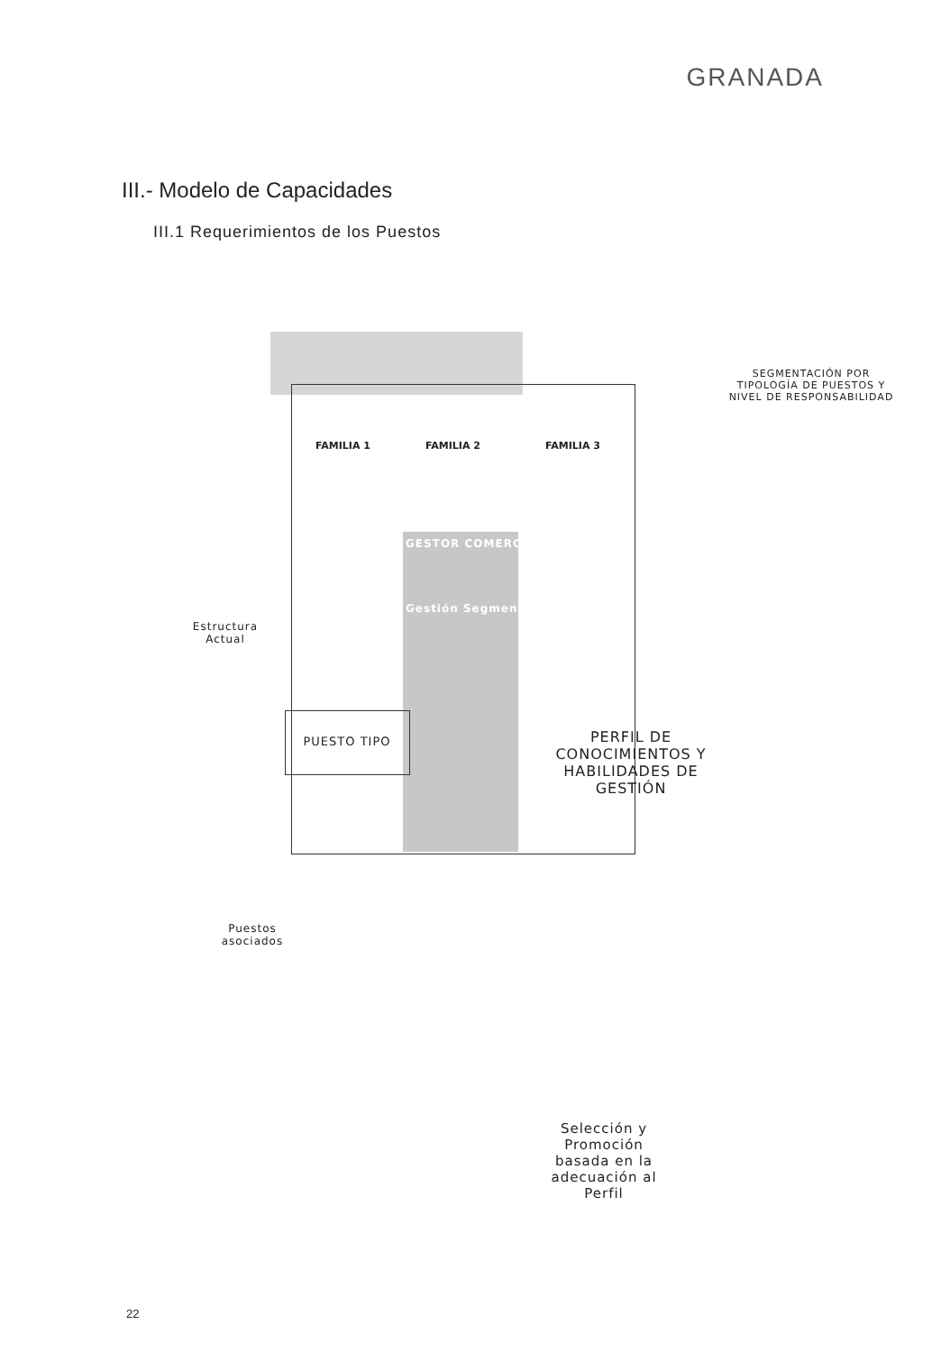GRANADA
III.- Modelo de Capacidades
III.1 Requerimientos de los Puestos
FAMILIA 1 FAMILIA 2 FAMILIA 3
GESTOR COMERCIAL
Gestión Segmentos
SEGMENTACIÓN POR TIPOLOGÍA DE PUESTOS Y NIVEL DE RESPONSABILIDAD
Estructura Actual
PUESTO TIPO
Puestos asociados
PERFIL DE CONOCIMIENTOS Y HABILIDADES DE GESTIÓN
Selección y Promoción basada en la adecuación al Perfil
22